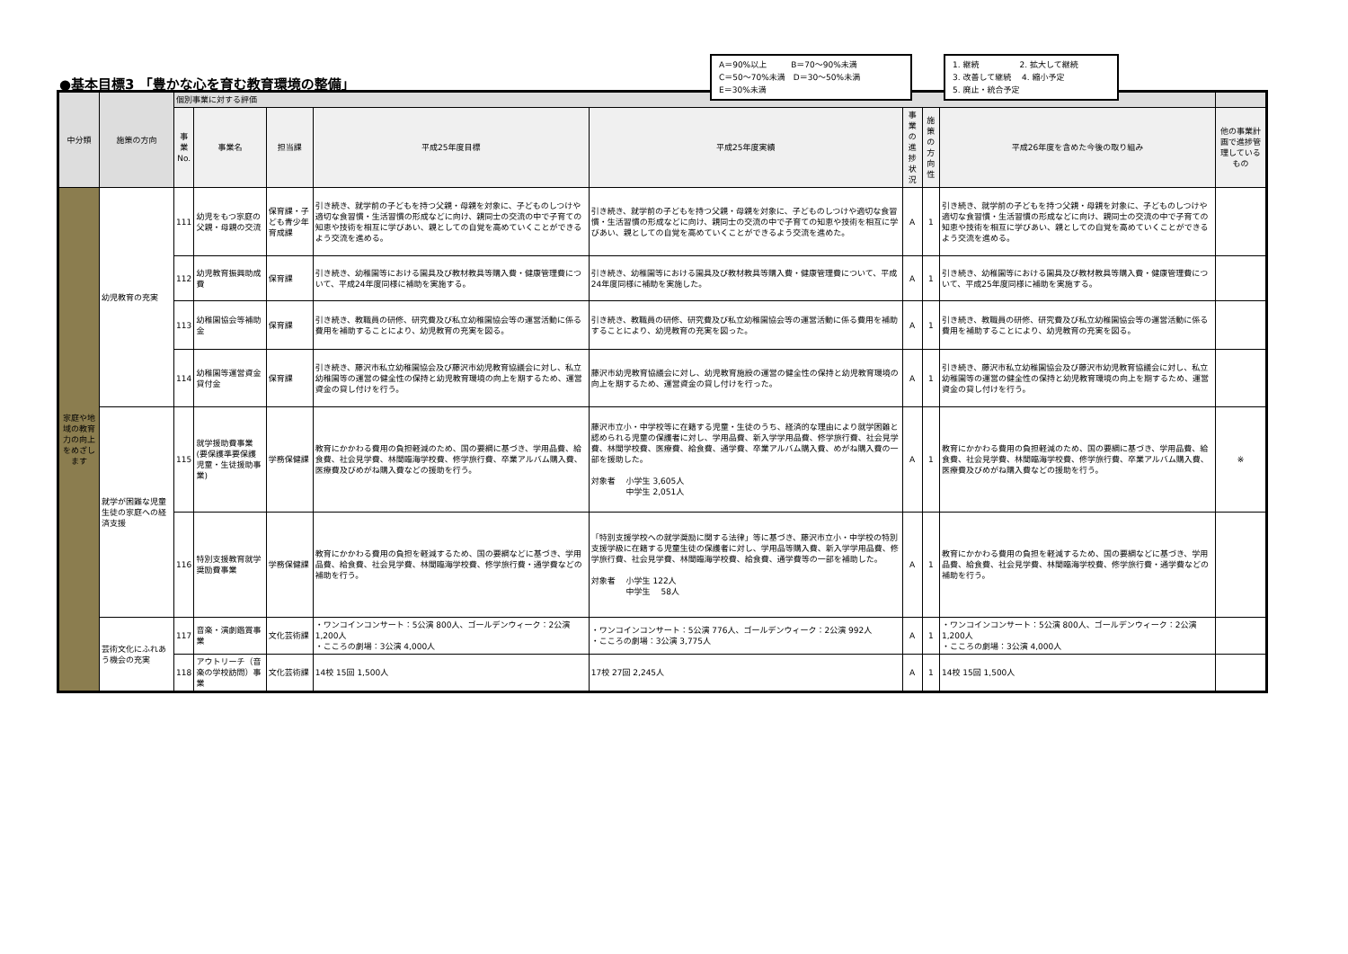●基本目標3 「豊かな心を育む教育環境の整備」
A＝90%以上　　　B＝70～90%未満
C＝50～70%未満　D＝30～50%未満
E＝30%未満
1. 継続　　　　　2. 拡大して継続
3. 改善して継続　 4. 縮小予定
5. 廃止・統合予定
| 中分類 | 施策の方向 | 個別事業に対する評価 | | | | | | | | | |
| --- | --- | --- | --- | --- | --- | --- | --- | --- | --- | --- | --- |
| | | 事業 No. | 事業名 | 担当課 | 平成25年度目標 | 平成25年度実績 | 事業の 進捗状況 | 施策の 方向性 | 平成26年度を含めた今後の取り組み | 他の事業計画で進捗管理しているもの | |
| 家庭や地域の教育力の向上をめざします | 幼児教育の充実 | 111 | 幼児をもつ家庭の父親・母親の交流 | 保育課・子ども青少年育成課 | 引き続き、就学前の子どもを持つ父親・母親を対象に、子どものしつけや適切な食習慣・生活習慣の形成などに向け、親同士の交流の中で子育ての知恵や技術を相互に学びあい、親としての自覚を高めていくことができるよう交流を進める。 | 引き続き、就学前の子どもを持つ父親・母親を対象に、子どものしつけや適切な食習慣・生活習慣の形成などに向け、親同士の交流の中で子育ての知恵や技術を相互に学びあい、親としての自覚を高めていくことができるよう交流を進めた。 | A | 1 | 引き続き、就学前の子どもを持つ父親・母親を対象に、子どものしつけや適切な食習慣・生活習慣の形成などに向け、親同士の交流の中で子育ての知恵や技術を相互に学びあい、親としての自覚を高めていくことができるよう交流を進める。 | | |
| | | 112 | 幼児教育振興助成費 | 保育課 | 引き続き、幼稚園等における園具及び教材教具等購入費・健康管理費について、平成24年度同様に補助を実施する。 | 引き続き、幼稚園等における園具及び教材教具等購入費・健康管理費について、平成24年度同様に補助を実施した。 | A | 1 | 引き続き、幼稚園等における園具及び教材教具等購入費・健康管理費について、平成25年度同様に補助を実施する。 | | |
| | | 113 | 幼稚園協会等補助金 | 保育課 | 引き続き、教職員の研修、研究費及び私立幼稚園協会等の運営活動に係る費用を補助することにより、幼児教育の充実を図る。 | 引き続き、教職員の研修、研究費及び私立幼稚園協会等の運営活動に係る費用を補助することにより、幼児教育の充実を図った。 | A | 1 | 引き続き、教職員の研修、研究費及び私立幼稚園協会等の運営活動に係る費用を補助することにより、幼児教育の充実を図る。 | | |
| | | 114 | 幼稚園等運営資金貸付金 | 保育課 | 引き続き、藤沢市私立幼稚園協会及び藤沢市幼児教育協議会に対し、私立幼稚園等の運営の健全性の保持と幼児教育環境の向上を期するため、運営資金の貸し付けを行う。 | 藤沢市幼児教育協議会に対し、幼児教育施設の運営の健全性の保持と幼児教育環境の向上を期するため、運営資金の貸し付けを行った。 | A | 1 | 引き続き、藤沢市私立幼稚園協会及び藤沢市幼児教育協議会に対し、私立幼稚園等の運営の健全性の保持と幼児教育環境の向上を期するため、運営資金の貸し付けを行う。 | | |
| | 就学が困難な児童生徒の家庭への経済支援 | 115 | 就学援助費事業(要保護準要保護児童・生徒援助事業) | 学務保健課 | 教育にかかわる費用の負担軽減のため、国の要綱に基づき、学用品費、給食費、社会見学費、林間臨海学校費、修学旅行費、卒業アルバム購入費、医療費及びめがね購入費などの援助を行う。 | 藤沢市立小・中学校等に在籍する児童・生徒のうち、経済的な理由により就学困難と認められる児童の保護者に対し、学用品費、新入学学用品費、修学旅行費、社会見学費、林間学校費、医療費、給食費、通学費、卒業アルバム購入費、めがね購入費の一部を援助した。 対象者 小学生 3,605人 中学生 2,051人 | A | 1 | 教育にかかわる費用の負担軽減のため、国の要綱に基づき、学用品費、給食費、社会見学費、林間臨海学校費、修学旅行費、卒業アルバム購入費、医療費及びめがね購入費などの援助を行う。 | ※ | |
| | | 116 | 特別支援教育就学奨励費事業 | 学務保健課 | 教育にかかわる費用の負担を軽減するため、国の要綱などに基づき、学用品費、給食費、社会見学費、林間臨海学校費、修学旅行費・通学費などの補助を行う。 | 「特別支援学校への就学奨励に関する法律」等に基づき、藤沢市立小・中学校の特別支援学級に在籍する児童生徒の保護者に対し、学用品等購入費、新入学学用品費、修学旅行費、社会見学費、林間臨海学校費、給食費、通学費等の一部を補助した。 対象者 小学生 122人 中学生 58人 | A | 1 | 教育にかかわる費用の負担を軽減するため、国の要綱などに基づき、学用品費、給食費、社会見学費、林間臨海学校費、修学旅行費・通学費などの補助を行う。 | | |
| | 芸術文化にふれあう機会の充実 | 117 | 音楽・演劇鑑賞事業 | 文化芸術課 | ・ワンコインコンサート：5公演 800人、ゴールデンウィーク：2公演 1,200人 ・こころの劇場：3公演 4,000人 | ・ワンコインコンサート：5公演 776人、ゴールデンウィーク：2公演 992人 ・こころの劇場：3公演 3,775人 | A | 1 | ・ワンコインコンサート：5公演 800人、ゴールデンウィーク：2公演 1,200人 ・こころの劇場：3公演 4,000人 | | |
| | | 118 | アウトリーチ（音楽の学校訪問）事業 | 文化芸術課 | 14校 15回 1,500人 | 17校 27回 2,245人 | A | 1 | 14校 15回 1,500人 | | |